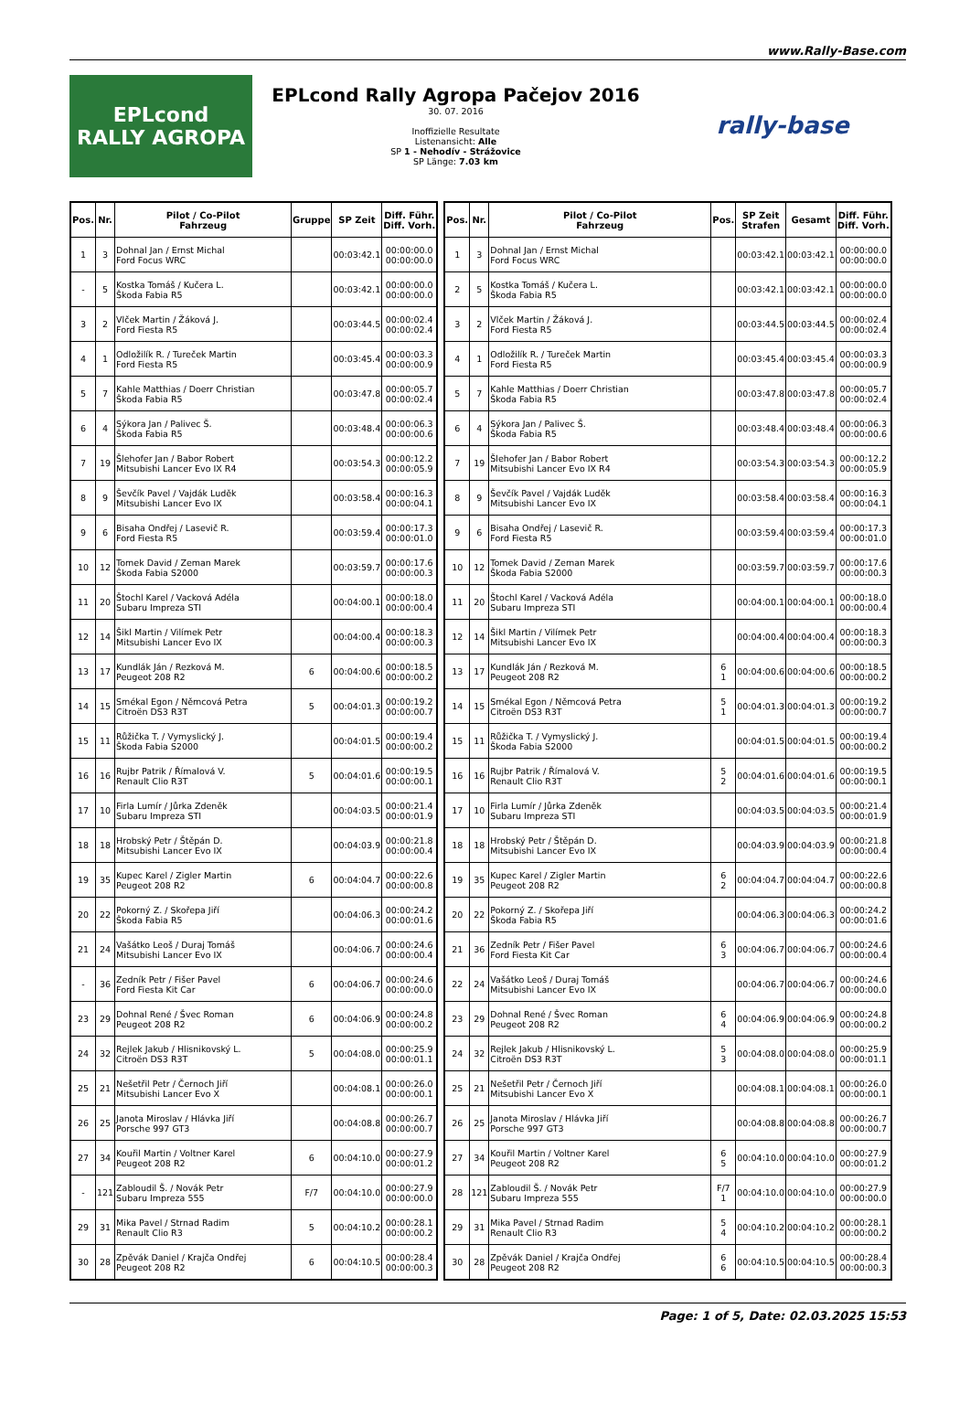www.Rally-Base.com
EPLcond
RALLY AGROPA
EPLcond Rally Agropa Pačejov 2016
30. 07. 2016
Inoffizielle Resultate
Listenansicht: Alle
SP 1 - Nehodív - Strážovice
SP Länge: 7.03 km
rally-base
| Pos. | Nr. | Pilot / Co-Pilot Fahrzeug | Gruppe | SP Zeit | Diff. Führ. Diff. Vorh. |
| --- | --- | --- | --- | --- | --- |
| 1 | 3 | Dohnal Jan / Ernst Michal Ford Focus WRC | | 00:03:42.1 | 00:00:00.0 00:00:00.0 |
| - | 5 | Kostka Tomáš / Kučera L. Škoda Fabia R5 | | 00:03:42.1 | 00:00:00.0 00:00:00.0 |
| 3 | 2 | Vlček Martin / Žáková J. Ford Fiesta R5 | | 00:03:44.5 | 00:00:02.4 00:00:02.4 |
| 4 | 1 | Odložilík R. / Tureček Martin Ford Fiesta R5 | | 00:03:45.4 | 00:00:03.3 00:00:00.9 |
| 5 | 7 | Kahle Matthias / Doerr Christian Škoda Fabia R5 | | 00:03:47.8 | 00:00:05.7 00:00:02.4 |
| 6 | 4 | Sýkora Jan / Palivec Š. Škoda Fabia R5 | | 00:03:48.4 | 00:00:06.3 00:00:00.6 |
| 7 | 19 | Šlehofer Jan / Babor Robert Mitsubishi Lancer Evo IX R4 | | 00:03:54.3 | 00:00:12.2 00:00:05.9 |
| 8 | 9 | Ševčík Pavel / Vajdák Luděk Mitsubishi Lancer Evo IX | | 00:03:58.4 | 00:00:16.3 00:00:04.1 |
| 9 | 6 | Bisaha Ondřej / Lasevič R. Ford Fiesta R5 | | 00:03:59.4 | 00:00:17.3 00:00:01.0 |
| 10 | 12 | Tomek David / Zeman Marek Škoda Fabia S2000 | | 00:03:59.7 | 00:00:17.6 00:00:00.3 |
| 11 | 20 | Štochl Karel / Vacková Adéla Subaru Impreza STI | | 00:04:00.1 | 00:00:18.0 00:00:00.4 |
| 12 | 14 | Šikl Martin / Vilímek Petr Mitsubishi Lancer Evo IX | | 00:04:00.4 | 00:00:18.3 00:00:00.3 |
| 13 | 17 | Kundlák Ján / Rezková M. Peugeot 208 R2 | 6 | 00:04:00.6 | 00:00:18.5 00:00:00.2 |
| 14 | 15 | Smékal Egon / Němcová Petra Citroën DS3 R3T | 5 | 00:04:01.3 | 00:00:19.2 00:00:00.7 |
| 15 | 11 | Růžička T. / Vymyslický J. Škoda Fabia S2000 | | 00:04:01.5 | 00:00:19.4 00:00:00.2 |
| 16 | 16 | Rujbr Patrik / Římalová V. Renault Clio R3T | 5 | 00:04:01.6 | 00:00:19.5 00:00:00.1 |
| 17 | 10 | Firla Lumír / Jůrka Zdeněk Subaru Impreza STI | | 00:04:03.5 | 00:00:21.4 00:00:01.9 |
| 18 | 18 | Hrobský Petr / Štěpán D. Mitsubishi Lancer Evo IX | | 00:04:03.9 | 00:00:21.8 00:00:00.4 |
| 19 | 35 | Kupec Karel / Zigler Martin Peugeot 208 R2 | 6 | 00:04:04.7 | 00:00:22.6 00:00:00.8 |
| 20 | 22 | Pokorný Z. / Skořepa Jiří Škoda Fabia R5 | | 00:04:06.3 | 00:00:24.2 00:00:01.6 |
| 21 | 24 | Vašátko Leoš / Duraj Tomáš Mitsubishi Lancer Evo IX | | 00:04:06.7 | 00:00:24.6 00:00:00.4 |
| - | 36 | Zedník Petr / Fišer Pavel Ford Fiesta Kit Car | 6 | 00:04:06.7 | 00:00:24.6 00:00:00.0 |
| 23 | 29 | Dohnal René / Švec Roman Peugeot 208 R2 | 6 | 00:04:06.9 | 00:00:24.8 00:00:00.2 |
| 24 | 32 | Rejlek Jakub / Hlisnikovský L. Citroën DS3 R3T | 5 | 00:04:08.0 | 00:00:25.9 00:00:01.1 |
| 25 | 21 | Nešetřil Petr / Černoch Jiří Mitsubishi Lancer Evo X | | 00:04:08.1 | 00:00:26.0 00:00:00.1 |
| 26 | 25 | Janota Miroslav / Hlávka Jiří Porsche 997 GT3 | | 00:04:08.8 | 00:00:26.7 00:00:00.7 |
| 27 | 34 | Kouřil Martin / Voltner Karel Peugeot 208 R2 | 6 | 00:04:10.0 | 00:00:27.9 00:00:01.2 |
| - | 121 | Zabloudil Š. / Novák Petr Subaru Impreza 555 | F/7 | 00:04:10.0 | 00:00:27.9 00:00:00.0 |
| 29 | 31 | Mika Pavel / Strnad Radim Renault Clio R3 | 5 | 00:04:10.2 | 00:00:28.1 00:00:00.2 |
| 30 | 28 | Zpěvák Daniel / Krajča Ondřej Peugeot 208 R2 | 6 | 00:04:10.5 | 00:00:28.4 00:00:00.3 |
| Pos. | Nr. | Pilot / Co-Pilot Fahrzeug | Pos. | SP Zeit Strafen | Gesamt | Diff. Führ. Diff. Vorh. |
| --- | --- | --- | --- | --- | --- | --- |
| 1 | 3 | Dohnal Jan / Ernst Michal Ford Focus WRC | | 00:03:42.1 | 00:03:42.1 | 00:00:00.0 00:00:00.0 |
| 2 | 5 | Kostka Tomáš / Kučera L. Škoda Fabia R5 | | 00:03:42.1 | 00:03:42.1 | 00:00:00.0 00:00:00.0 |
| 3 | 2 | Vlček Martin / Žáková J. Ford Fiesta R5 | | 00:03:44.5 | 00:03:44.5 | 00:00:02.4 00:00:02.4 |
| 4 | 1 | Odložilík R. / Tureček Martin Ford Fiesta R5 | | 00:03:45.4 | 00:03:45.4 | 00:00:03.3 00:00:00.9 |
| 5 | 7 | Kahle Matthias / Doerr Christian Škoda Fabia R5 | | 00:03:47.8 | 00:03:47.8 | 00:00:05.7 00:00:02.4 |
| 6 | 4 | Sýkora Jan / Palivec Š. Škoda Fabia R5 | | 00:03:48.4 | 00:03:48.4 | 00:00:06.3 00:00:00.6 |
| 7 | 19 | Šlehofer Jan / Babor Robert Mitsubishi Lancer Evo IX R4 | | 00:03:54.3 | 00:03:54.3 | 00:00:12.2 00:00:05.9 |
| 8 | 9 | Ševčík Pavel / Vajdák Luděk Mitsubishi Lancer Evo IX | | 00:03:58.4 | 00:03:58.4 | 00:00:16.3 00:00:04.1 |
| 9 | 6 | Bisaha Ondřej / Lasevič R. Ford Fiesta R5 | | 00:03:59.4 | 00:03:59.4 | 00:00:17.3 00:00:01.0 |
| 10 | 12 | Tomek David / Zeman Marek Škoda Fabia S2000 | | 00:03:59.7 | 00:03:59.7 | 00:00:17.6 00:00:00.3 |
| 11 | 20 | Štochl Karel / Vacková Adéla Subaru Impreza STI | | 00:04:00.1 | 00:04:00.1 | 00:00:18.0 00:00:00.4 |
| 12 | 14 | Šikl Martin / Vilímek Petr Mitsubishi Lancer Evo IX | | 00:04:00.4 | 00:04:00.4 | 00:00:18.3 00:00:00.3 |
| 13 | 17 | Kundlák Ján / Rezková M. Peugeot 208 R2 | 6 1 | 00:04:00.6 | 00:04:00.6 | 00:00:18.5 00:00:00.2 |
| 14 | 15 | Smékal Egon / Němcová Petra Citroën DS3 R3T | 5 1 | 00:04:01.3 | 00:04:01.3 | 00:00:19.2 00:00:00.7 |
| 15 | 11 | Růžička T. / Vymyslický J. Škoda Fabia S2000 | | 00:04:01.5 | 00:04:01.5 | 00:00:19.4 00:00:00.2 |
| 16 | 16 | Rujbr Patrik / Římalová V. Renault Clio R3T | 5 2 | 00:04:01.6 | 00:04:01.6 | 00:00:19.5 00:00:00.1 |
| 17 | 10 | Firla Lumír / Jůrka Zdeněk Subaru Impreza STI | | 00:04:03.5 | 00:04:03.5 | 00:00:21.4 00:00:01.9 |
| 18 | 18 | Hrobský Petr / Štěpán D. Mitsubishi Lancer Evo IX | | 00:04:03.9 | 00:04:03.9 | 00:00:21.8 00:00:00.4 |
| 19 | 35 | Kupec Karel / Zigler Martin Peugeot 208 R2 | 6 2 | 00:04:04.7 | 00:04:04.7 | 00:00:22.6 00:00:00.8 |
| 20 | 22 | Pokorný Z. / Skořepa Jiří Škoda Fabia R5 | | 00:04:06.3 | 00:04:06.3 | 00:00:24.2 00:00:01.6 |
| 21 | 36 | Zedník Petr / Fišer Pavel Ford Fiesta Kit Car | 6 3 | 00:04:06.7 | 00:04:06.7 | 00:00:24.6 00:00:00.4 |
| 22 | 24 | Vašátko Leoš / Duraj Tomáš Mitsubishi Lancer Evo IX | | 00:04:06.7 | 00:04:06.7 | 00:00:24.6 00:00:00.0 |
| 23 | 29 | Dohnal René / Švec Roman Peugeot 208 R2 | 6 4 | 00:04:06.9 | 00:04:06.9 | 00:00:24.8 00:00:00.2 |
| 24 | 32 | Rejlek Jakub / Hlisnikovský L. Citroën DS3 R3T | 5 3 | 00:04:08.0 | 00:04:08.0 | 00:00:25.9 00:00:01.1 |
| 25 | 21 | Nešetřil Petr / Černoch Jiří Mitsubishi Lancer Evo X | | 00:04:08.1 | 00:04:08.1 | 00:00:26.0 00:00:00.1 |
| 26 | 25 | Janota Miroslav / Hlávka Jiří Porsche 997 GT3 | | 00:04:08.8 | 00:04:08.8 | 00:00:26.7 00:00:00.7 |
| 27 | 34 | Kouřil Martin / Voltner Karel Peugeot 208 R2 | 6 5 | 00:04:10.0 | 00:04:10.0 | 00:00:27.9 00:00:01.2 |
| 28 | 121 | Zabloudil Š. / Novák Petr Subaru Impreza 555 | F/7 1 | 00:04:10.0 | 00:04:10.0 | 00:00:27.9 00:00:00.0 |
| 29 | 31 | Mika Pavel / Strnad Radim Renault Clio R3 | 5 4 | 00:04:10.2 | 00:04:10.2 | 00:00:28.1 00:00:00.2 |
| 30 | 28 | Zpěvák Daniel / Krajča Ondřej Peugeot 208 R2 | 6 6 | 00:04:10.5 | 00:04:10.5 | 00:00:28.4 00:00:00.3 |
Page: 1 of 5, Date: 02.03.2025 15:53